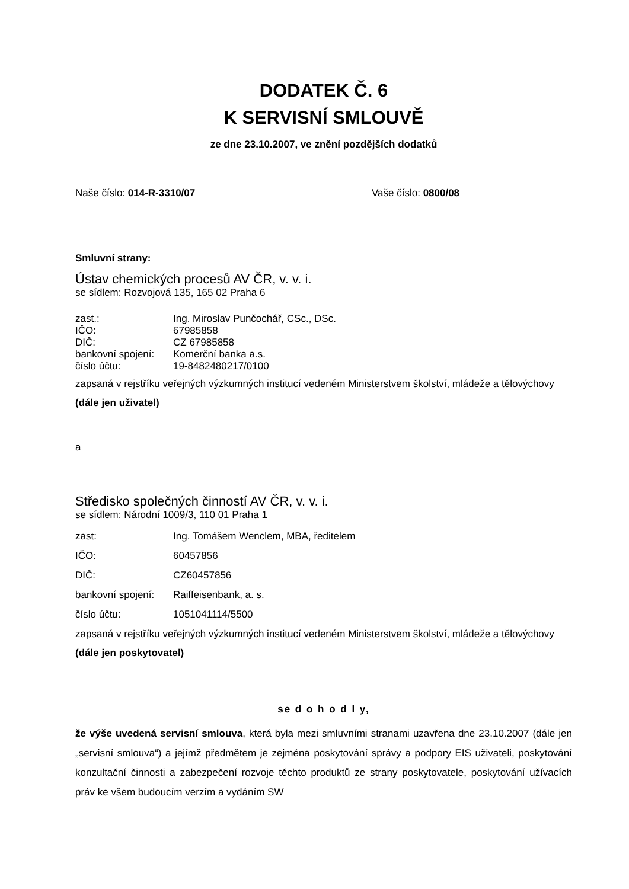DODATEK Č. 6
K SERVISNÍ SMLOUVĚ
ze dne 23.10.2007, ve znění pozdějších dodatků
Naše číslo: 014-R-3310/07 Vaše číslo: 0800/08
Smluvní strany:
Ústav chemických procesů AV ČR, v. v. i.
se sídlem: Rozvojová 135, 165 02 Praha 6
| zast.: | Ing. Miroslav Punčochář, CSc., DSc. |
| IČO: | 67985858 |
| DIČ: | CZ 67985858 |
| bankovní spojení: | Komerční banka a.s. |
| číslo účtu: | 19-8482480217/0100 |
zapsaná v rejstříku veřejných výzkumných institucí vedeném Ministerstvem školství, mládeže a tělovýchovy
(dále jen uživatel)
a
Středisko společných činností AV ČR, v. v. i.
se sídlem: Národní 1009/3, 110 01 Praha 1
| zast: | Ing. Tomášem Wenclem, MBA, ředitelem |
| IČO: | 60457856 |
| DIČ: | CZ60457856 |
| bankovní spojení: | Raiffeisenbank, a. s. |
| číslo účtu: | 1051041114/5500 |
zapsaná v rejstříku veřejných výzkumných institucí vedeném Ministerstvem školství, mládeže a tělovýchovy
(dále jen poskytovatel)
se d o h o d l y,
že výše uvedená servisní smlouva, která byla mezi smluvními stranami uzavřena dne 23.10.2007 (dále jen „servisní smlouva“) a jejímž předmětem je zejména poskytování správy a podpory EIS uživateli, poskytování konzultační činnosti a zabezpečení rozvoje těchto produktů ze strany poskytovatele, poskytování užívacích práv ke všem budoucím verzím a vydáním SW